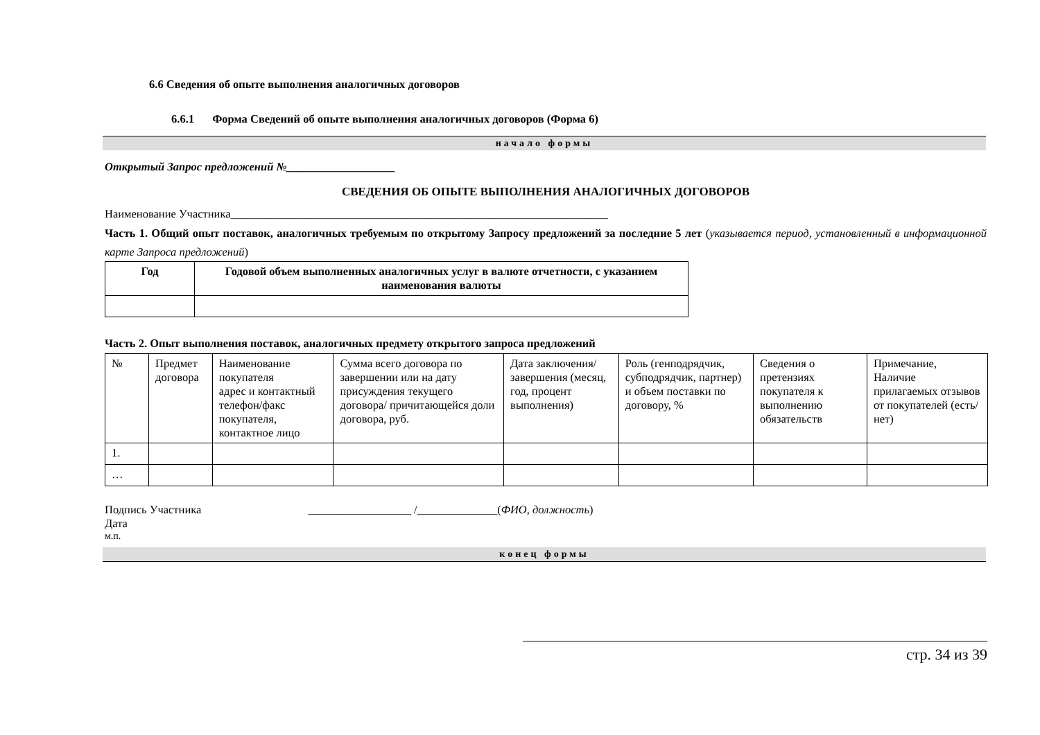6.6 Сведения об опыте выполнения аналогичных договоров
6.6.1 Форма Сведений об опыте выполнения аналогичных договоров (Форма 6)
начало формы
Открытый Запрос предложений №___________________
СВЕДЕНИЯ ОБ ОПЫТЕ ВЫПОЛНЕНИЯ АНАЛОГИЧНЫХ ДОГОВОРОВ
Наименование Участника__________________________________________________________________
Часть 1. Общий опыт поставок, аналогичных требуемым по открытому Запросу предложений за последние 5 лет (указывается период, установленный в информационной карте Запроса предложений)
| Год | Годовой объем выполненных аналогичных услуг в валюте отчетности, с указанием наименования валюты |
| --- | --- |
Часть 2. Опыт выполнения поставок, аналогичных предмету открытого запроса предложений
| № | Предмет договора | Наименование покупателя адрес и контактный телефон/факс покупателя, контактное лицо | Сумма всего договора по завершении или на дату присуждения текущего договора/ причитающейся доли договора, руб. | Дата заключения/ завершения (месяц, год, процент выполнения) | Роль (генподрядчик, субподрядчик, партнер) и объем поставки по договору, % | Сведения о претензиях покупателя к выполнению обязательств | Примечание, Наличие прилагаемых отзывов от покупателей (есть/нет) |
| 1. | | | | | | | |
| … | | | | | | | |
Подпись Участника __________________ /______________(ФИО, должность)
Дата
м.п.
конец формы
стр. 34 из 39